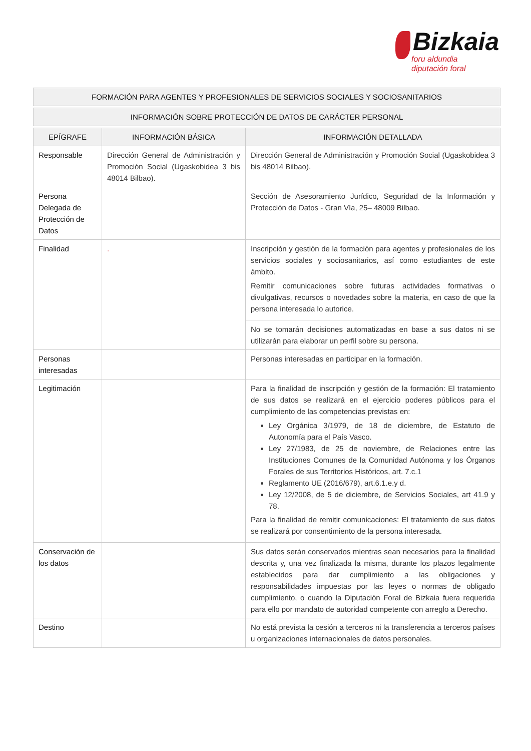Bizkaia
foru aldundia
diputación foral
| FORMACIÓN PARA AGENTES Y PROFESIONALES DE SERVICIOS SOCIALES Y SOCIOSANITARIOS | | |
| --- | --- | --- |
| INFORMACIÓN SOBRE PROTECCIÓN DE DATOS DE CARÁCTER PERSONAL | | |
| EPÍGRAFE | INFORMACIÓN BÁSICA | INFORMACIÓN DETALLADA |
| Responsable | Dirección General de Administración y Promoción Social (Ugaskobidea 3 bis 48014 Bilbao). | Dirección General de Administración y Promoción Social (Ugaskobidea 3 bis 48014 Bilbao). |
| Persona Delegada de Protección de Datos | | Sección de Asesoramiento Jurídico, Seguridad de la Información y Protección de Datos - Gran Vía, 25– 48009 Bilbao. |
| Finalidad | . | Inscripción y gestión de la formación para agentes y profesionales de los servicios sociales y sociosanitarios, así como estudiantes de este ámbito. Remitir comunicaciones sobre futuras actividades formativas o divulgativas, recursos o novedades sobre la materia, en caso de que la persona interesada lo autorice. |
| | | No se tomarán decisiones automatizadas en base a sus datos ni se utilizarán para elaborar un perfil sobre su persona. |
| Personas interesadas | | Personas interesadas en participar en la formación. |
| Legitimación | | Para la finalidad de inscripción y gestión de la formación: El tratamiento de sus datos se realizará en el ejercicio poderes públicos para el cumplimiento de las competencias previstas en: Ley Orgánica 3/1979, de 18 de diciembre, de Estatuto de Autonomía para el País Vasco. Ley 27/1983, de 25 de noviembre, de Relaciones entre las Instituciones Comunes de la Comunidad Autónoma y los Órganos Forales de sus Territorios Históricos, art. 7.c.1 Reglamento UE (2016/679), art.6.1.e.y d. Ley 12/2008, de 5 de diciembre, de Servicios Sociales, art 41.9 y 78. Para la finalidad de remitir comunicaciones: El tratamiento de sus datos se realizará por consentimiento de la persona interesada. |
| Conservación de los datos | | Sus datos serán conservados mientras sean necesarios para la finalidad descrita y, una vez finalizada la misma, durante los plazos legalmente establecidos para dar cumplimiento a las obligaciones y responsabilidades impuestas por las leyes o normas de obligado cumplimiento, o cuando la Diputación Foral de Bizkaia fuera requerida para ello por mandato de autoridad competente con arreglo a Derecho. |
| Destino | | No está prevista la cesión a terceros ni la transferencia a terceros países u organizaciones internacionales de datos personales. |